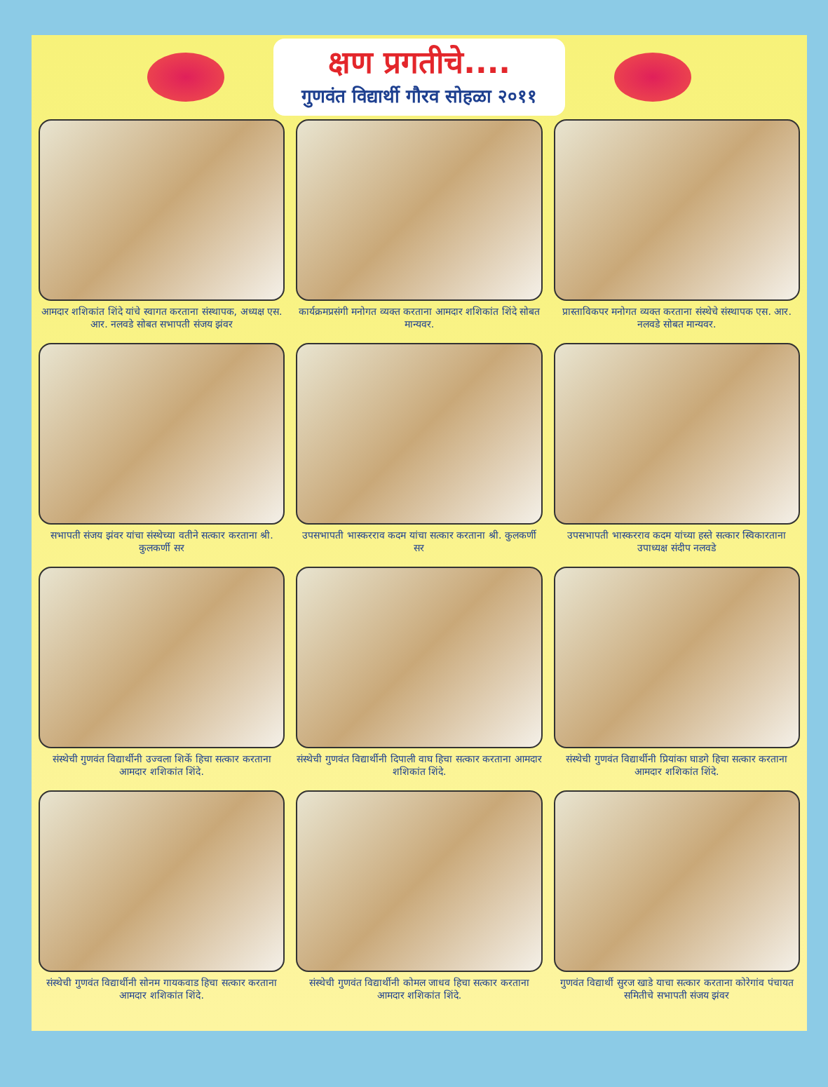क्षण प्रगतीचे....
गुणवंत विद्यार्थी गौरव सोहळा २०११
आमदार शशिकांत शिंदे यांचे स्वागत करताना संस्थापक, अध्यक्ष एस. आर. नलवडे सोबत सभापती संजय झंवर
कार्यक्रमप्रसंगी मनोगत व्यक्त करताना आमदार शशिकांत शिंदे सोबत मान्यवर.
प्रास्ताविकपर मनोगत व्यक्त करताना संस्थेचे संस्थापक एस. आर. नलवडे सोबत मान्यवर.
सभापती संजय झंवर यांचा संस्थेच्या वतीने सत्कार करताना श्री. कुलकर्णी सर
उपसभापती भास्करराव कदम यांचा सत्कार करताना श्री. कुलकर्णी सर
उपसभापती भास्करराव कदम यांच्या हस्ते सत्कार स्विकारताना उपाध्यक्ष संदीप नलवडे
संस्थेची गुणवंत विद्यार्थीनी उज्वला शिर्के हिचा सत्कार करताना आमदार शशिकांत शिंदे.
संस्थेची गुणवंत विद्यार्थीनी दिपाली वाघ हिचा सत्कार करताना आमदार शशिकांत शिंदे.
संस्थेची गुणवंत विद्यार्थीनी प्रियांका घाडगे हिचा सत्कार करताना आमदार शशिकांत शिंदे.
संस्थेची गुणवंत विद्यार्थीनी सोनम गायकवाड हिचा सत्कार करताना आमदार शशिकांत शिंदे.
संस्थेची गुणवंत विद्यार्थीनी कोमल जाधव हिचा सत्कार करताना आमदार शशिकांत शिंदे.
गुणवंत विद्यार्थी सुरज खाडे याचा सत्कार करताना कोरेगांव पंचायत समितीचे सभापती संजय झंवर